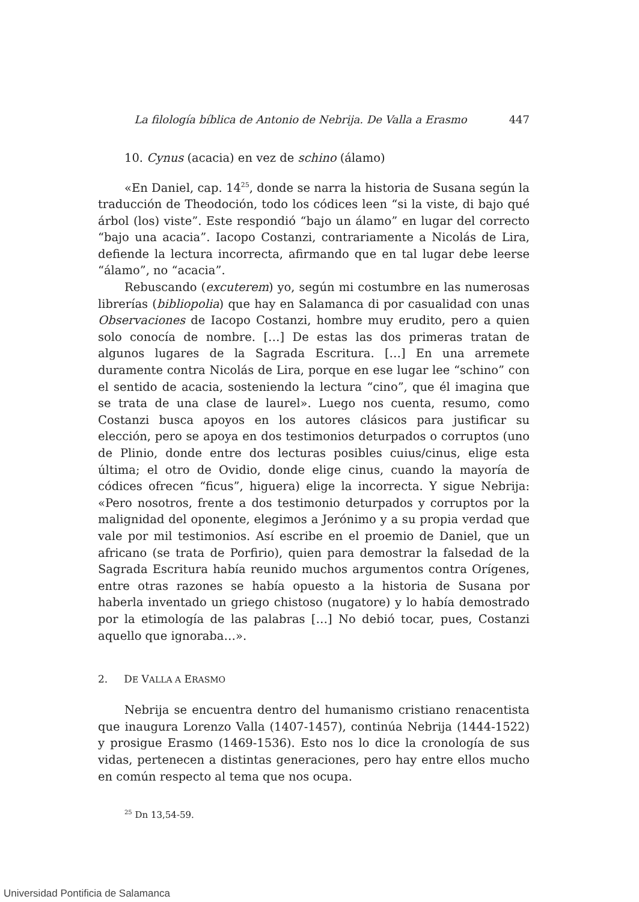La filología bíblica de Antonio de Nebrija. De Valla a Erasmo 447
10. Cynus (acacia) en vez de schino (álamo)
«En Daniel, cap. 14<sup>25</sup>, donde se narra la historia de Susana según la traducción de Theodoción, todo los códices leen “si la viste, di bajo qué árbol (los) viste”. Este respondió “bajo un álamo” en lugar del correcto “bajo una acacia”. Iacopo Costanzi, contrariamente a Nicolás de Lira, defiende la lectura incorrecta, afirmando que en tal lugar debe leerse “álamo”, no “acacia”.
Rebuscando (excuterem) yo, según mi costumbre en las numerosas librerías (bibliopolia) que hay en Salamanca di por casualidad con unas Observaciones de Iacopo Costanzi, hombre muy erudito, pero a quien solo conocía de nombre. […] De estas las dos primeras tratan de algunos lugares de la Sagrada Escritura. […] En una arremete duramente contra Nicolás de Lira, porque en ese lugar lee “schino” con el sentido de acacia, sosteniendo la lectura “cino”, que él imagina que se trata de una clase de laurel». Luego nos cuenta, resumo, como Costanzi busca apoyos en los autores clásicos para justificar su elección, pero se apoya en dos testimonios deturpados o corruptos (uno de Plinio, donde entre dos lecturas posibles cuius/cinus, elige esta última; el otro de Ovidio, donde elige cinus, cuando la mayoría de códices ofrecen “ficus”, higuera) elige la incorrecta. Y sigue Nebrija: «Pero nosotros, frente a dos testimonio deturpados y corruptos por la malignidad del oponente, elegimos a Jerónimo y a su propia verdad que vale por mil testimonios. Así escribe en el proemio de Daniel, que un africano (se trata de Porfirio), quien para demostrar la falsedad de la Sagrada Escritura había reunido muchos argumentos contra Orígenes, entre otras razones se había opuesto a la historia de Susana por haberla inventado un griego chistoso (nugatore) y lo había demostrado por la etimología de las palabras […] No debió tocar, pues, Costanzi aquello que ignoraba…».
2. DE VALLA A ERASMO
Nebrija se encuentra dentro del humanismo cristiano renacentista que inaugura Lorenzo Valla (1407-1457), continúa Nebrija (1444-1522) y prosigue Erasmo (1469-1536). Esto nos lo dice la cronología de sus vidas, pertenecen a distintas generaciones, pero hay entre ellos mucho en común respecto al tema que nos ocupa.
<sup>25</sup> Dn 13,54-59.
Universidad Pontificia de Salamanca